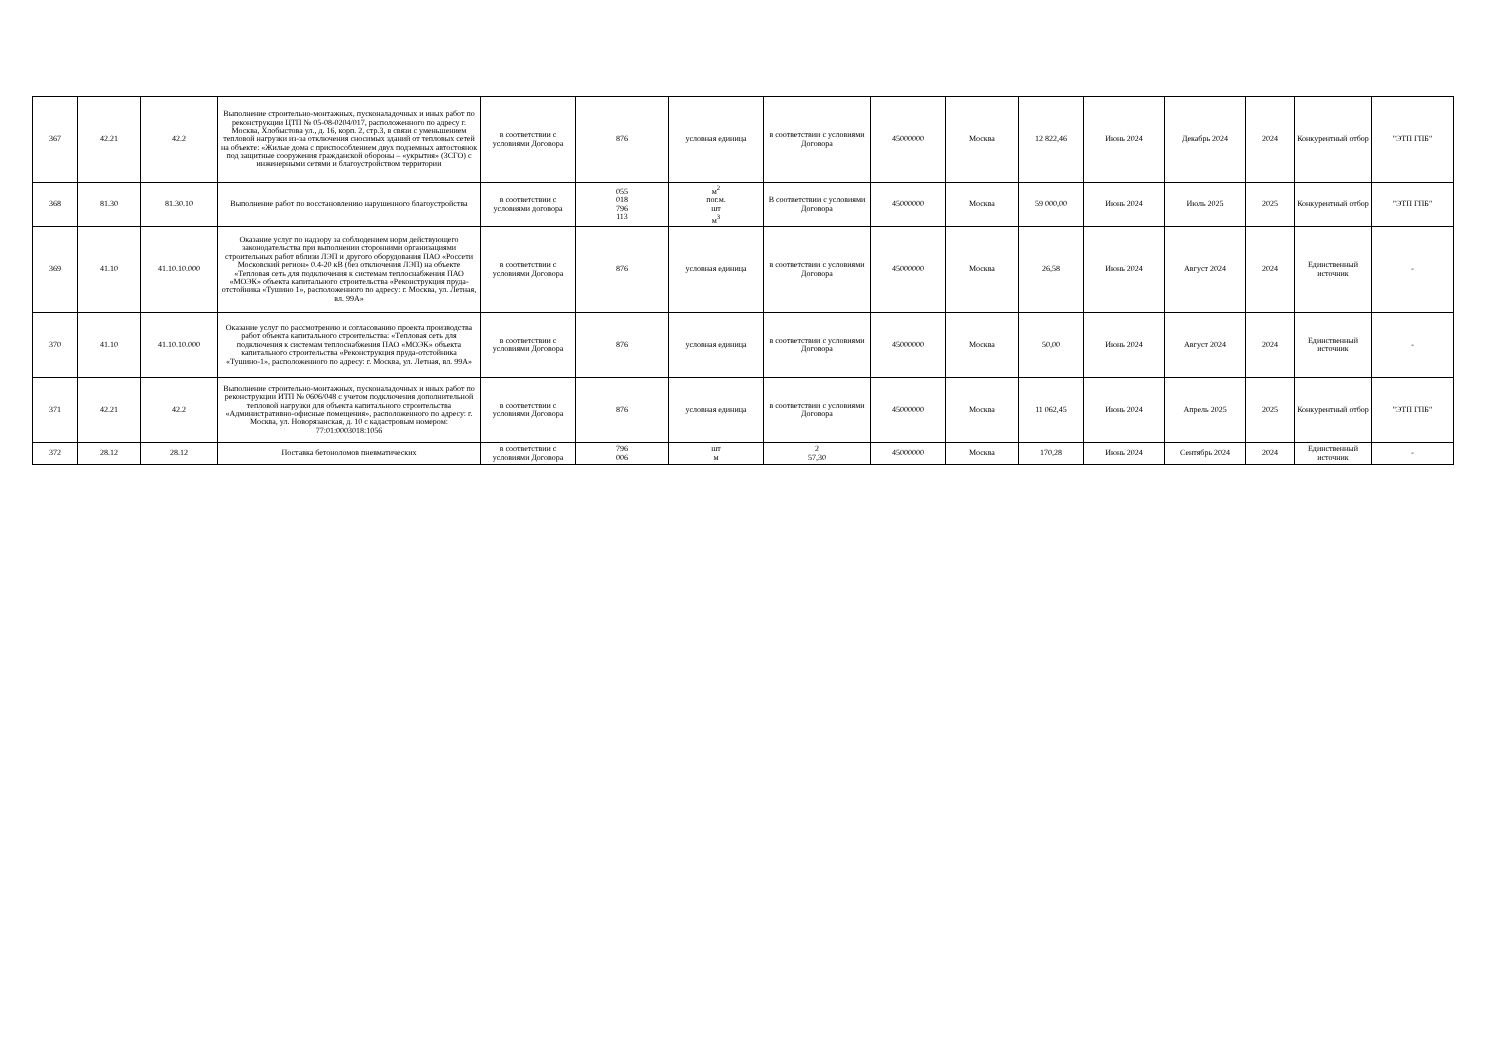| 367 | 42.21 | 42.2 | Выполнение строительно-монтажных, пусконаладочных и иных работ по реконструкции ЦТП № 05-08-0204/017, расположенного по адресу г. Москва, Хлобыстова ул., д. 16, корп. 2, стр.3, в связи с уменьшением тепловой нагрузки из-за отключения сносимых зданий от тепловых сетей на объекте: «Жилые дома с приспособлением двух подземных автостоянок под защитные сооружения гражданской обороны – «укрытия» (ЗСГО) с инженерными сетями и благоустройством территории | в соответствии с условиями Договора | 876 | условная единица | в соответствии с условиями Договора | 45000000 | Москва | 12 822,46 | Июнь 2024 | Декабрь 2024 | 2024 | Конкурентный отбор | "ЭТП ГПБ" |
| 368 | 81.30 | 81.30.10 | Выполнение работ по восстановлению нарушенного благоустройства | в соответствии с условиями договора | 055 018 796 113 | м<sup>2</sup> пог.м. шт м<sup>3</sup> | В соответствии с условиями Договора | 45000000 | Москва | 59 000,00 | Июнь 2024 | Июль 2025 | 2025 | Конкурентный отбор | "ЭТП ГПБ" |
| 369 | 41.10 | 41.10.10.000 | Оказание услуг по надзору за соблюдением норм действующего законодательства при выполнении сторонними организациями строительных работ вблизи ЛЭП и другого оборудования ПАО «Россети Московский регион» 0.4-20 кВ (без отключения ЛЭП) на объекте «Тепловая сеть для подключения к системам теплоснабжения ПАО «МОЭК» объекта капитального строительства «Реконструкция пруда-отстойника «Тушино 1», расположенного по адресу: г. Москва, ул. Летная, вл. 99А» | в соответствии с условиями Договора | 876 | условная единица | в соответствии с условиями Договора | 45000000 | Москва | 26,58 | Июнь 2024 | Август 2024 | 2024 | Единственный источник | - |
| 370 | 41.10 | 41.10.10.000 | Оказание услуг по рассмотрению и согласованию проекта производства работ объекта капитального строительства: «Тепловая сеть для подключения к системам теплоснабжения ПАО «МОЭК» объекта капитального строительства «Реконструкция пруда-отстойника «Тушино-1», расположенного по адресу: г. Москва, ул. Летная, вл. 99А» | в соответствии с условиями Договора | 876 | условная единица | в соответствии с условиями Договора | 45000000 | Москва | 50,00 | Июнь 2024 | Август 2024 | 2024 | Единственный источник | - |
| 371 | 42.21 | 42.2 | Выполнение строительно-монтажных, пусконаладочных и иных работ по реконструкции ИТП № 0606/048 с учетом подключения дополнительной тепловой нагрузки для объекта капитального строительства «Административно-офисные помещения», расположенного по адресу: г. Москва, ул. Новорязанская, д. 10 с кадастровым номером: 77:01:0003018:1056 | в соответствии с условиями Договора | 876 | условная единица | в соответствии с условиями Договора | 45000000 | Москва | 11 062,45 | Июнь 2024 | Апрель 2025 | 2025 | Конкурентный отбор | "ЭТП ГПБ" |
| 372 | 28.12 | 28.12 | Поставка бетоноломов пневматических | в соответствии с условиями Договора | 796 006 | шт м | 2 57,30 | 45000000 | Москва | 170,28 | Июнь 2024 | Сентябрь 2024 | 2024 | Единственный источник | - |